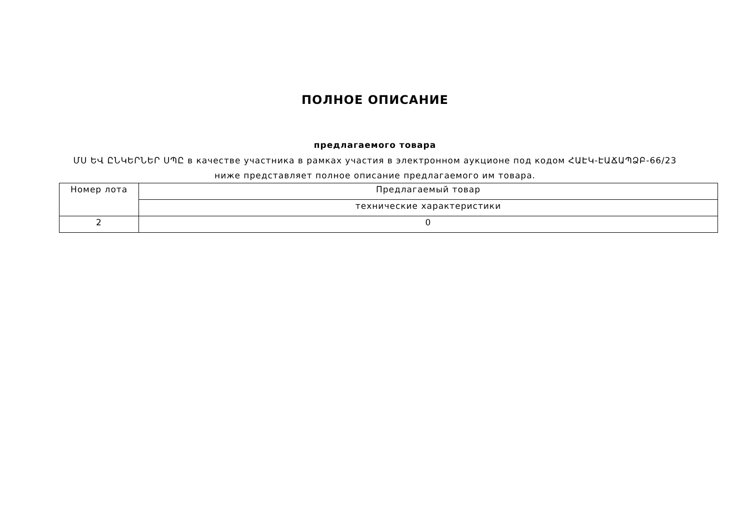ПОЛНОЕ ОПИСАНИЕ
предлагаемого товара
ՄՍ ԵՎ ԸՆԿԵՐՆԵՐ ՍՊԸ в качестве участника в рамках участия в электронном аукционе под кодом ՀԱԷԿ-ԷԱՃԱՊՁԲ-66/23 ниже представляет полное описание предлагаемого им товара.
| Номер лота | Предлагаемый товар |
| --- | --- |
| | технические характеристики |
| 2 | 0 |